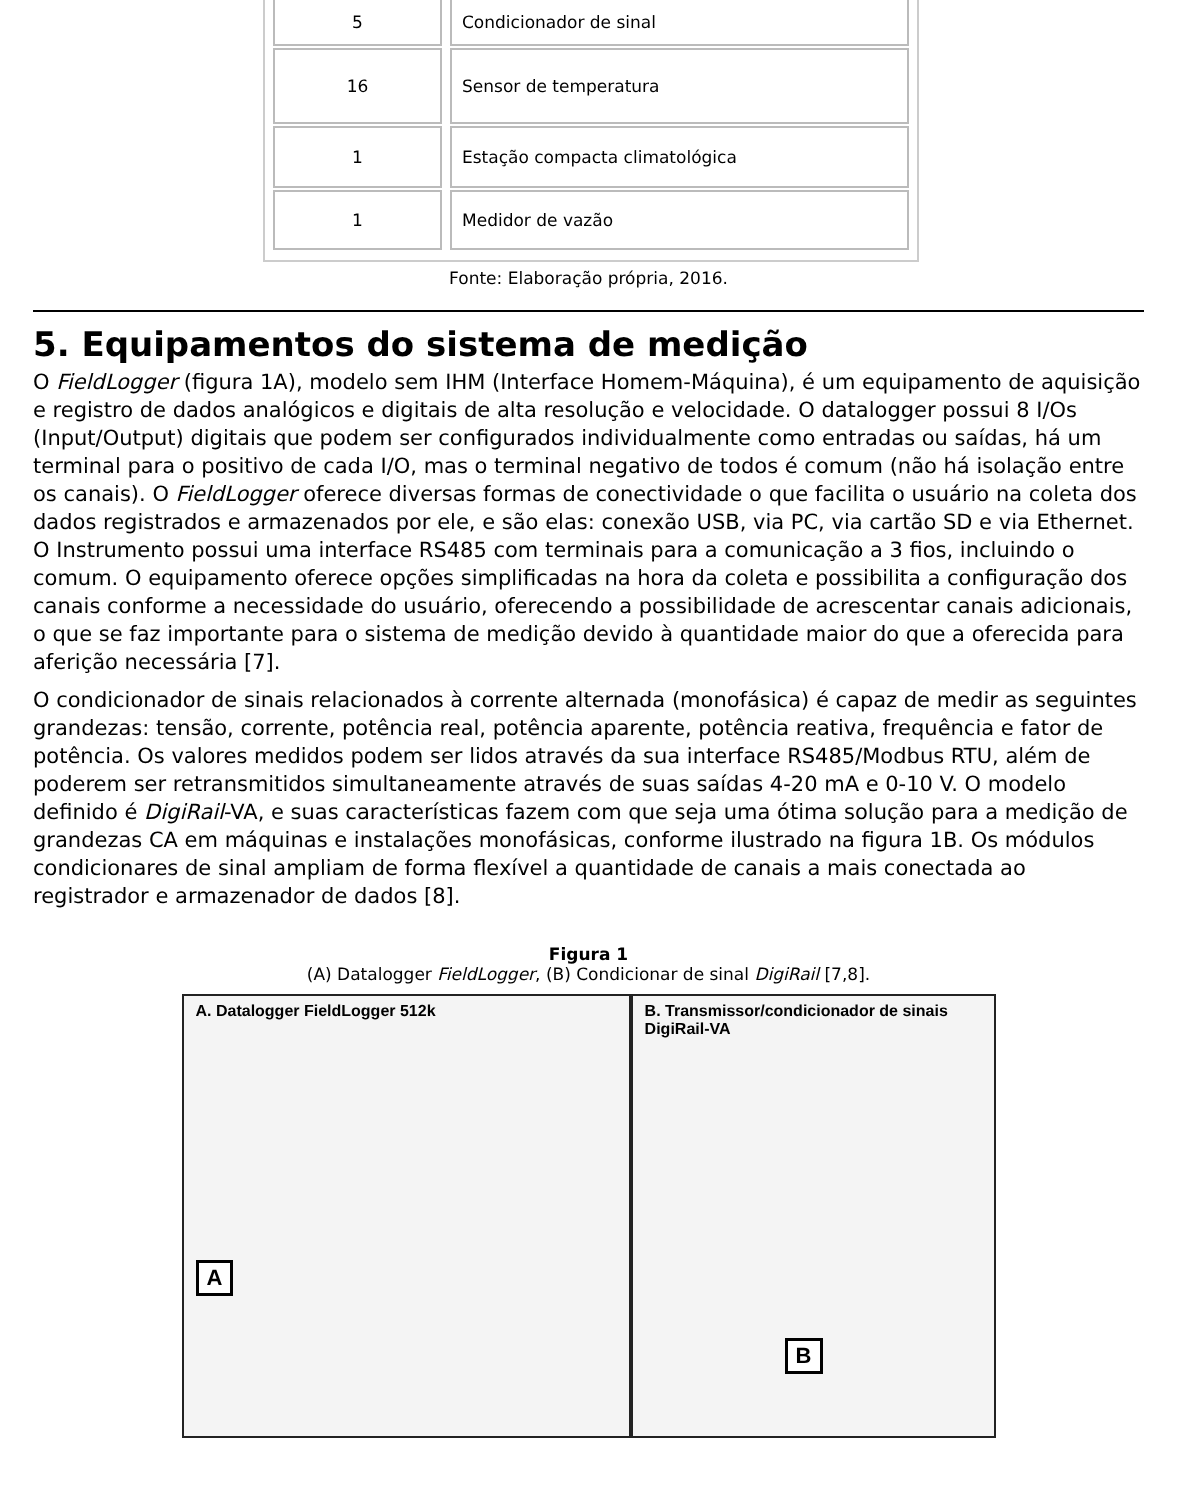| 5 | Condicionador de sinal |
| 16 | Sensor de temperatura |
| 1 | Estação compacta climatológica |
| 1 | Medidor de vazão |
Fonte: Elaboração própria, 2016.
5. Equipamentos do sistema de medição
O FieldLogger (figura 1A), modelo sem IHM (Interface Homem-Máquina), é um equipamento de aquisição e registro de dados analógicos e digitais de alta resolução e velocidade. O datalogger possui 8 I/Os (Input/Output) digitais que podem ser configurados individualmente como entradas ou saídas, há um terminal para o positivo de cada I/O, mas o terminal negativo de todos é comum (não há isolação entre os canais). O FieldLogger oferece diversas formas de conectividade o que facilita o usuário na coleta dos dados registrados e armazenados por ele, e são elas: conexão USB, via PC, via cartão SD e via Ethernet. O Instrumento possui uma interface RS485 com terminais para a comunicação a 3 fios, incluindo o comum. O equipamento oferece opções simplificadas na hora da coleta e possibilita a configuração dos canais conforme a necessidade do usuário, oferecendo a possibilidade de acrescentar canais adicionais, o que se faz importante para o sistema de medição devido à quantidade maior do que a oferecida para aferição necessária [7].
O condicionador de sinais relacionados à corrente alternada (monofásica) é capaz de medir as seguintes grandezas: tensão, corrente, potência real, potência aparente, potência reativa, frequência e fator de potência. Os valores medidos podem ser lidos através da sua interface RS485/Modbus RTU, além de poderem ser retransmitidos simultaneamente através de suas saídas 4-20 mA e 0-10 V. O modelo definido é DigiRail-VA, e suas características fazem com que seja uma ótima solução para a medição de grandezas CA em máquinas e instalações monofásicas, conforme ilustrado na figura 1B. Os módulos condicionares de sinal ampliam de forma flexível a quantidade de canais a mais conectada ao registrador e armazenador de dados [8].
Figura 1
(A) Datalogger FieldLogger, (B) Condicionar de sinal DigiRail [7,8].
A. Datalogger FieldLogger 512k
A
B. Transmissor/condicionador de sinais
DigiRail-VA
B